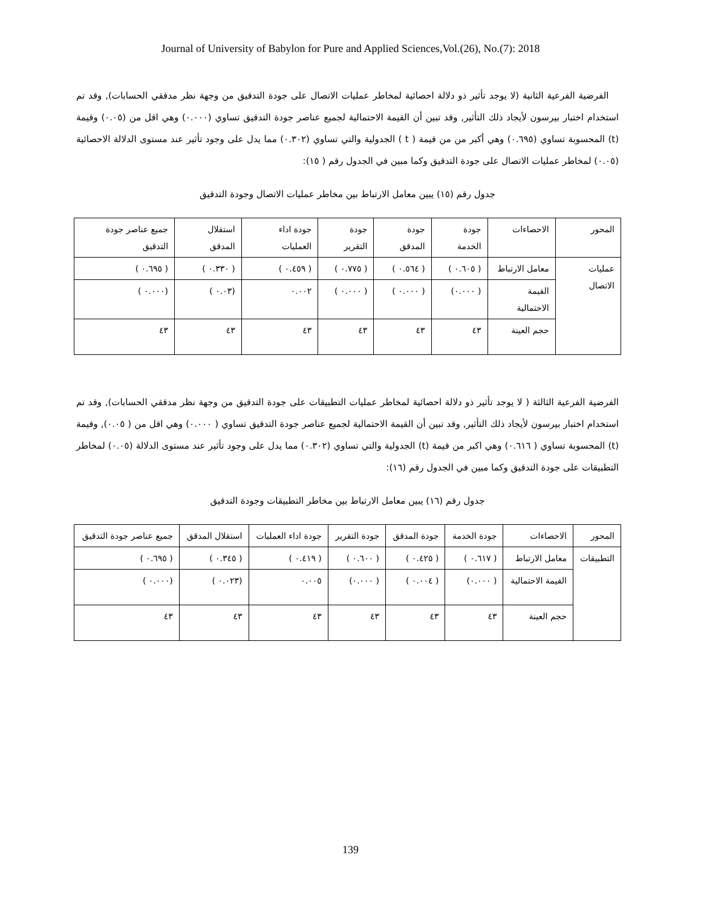Journal of University of Babylon for Pure and Applied Sciences,Vol.(26), No.(7): 2018
الفرضية الفرعية الثانية (لا يوجد تأثير ذو دلالة احصائية لمخاطر عمليات الاتصال على جودة التدقيق من وجهة نظر مدققي الحسابات), وقد تم استخدام اختبار بيرسون لأيجاد ذلك التأثير, وقد تبين أن القيمة الاحتمالية لجميع عناصر جودة التدقيق تساوي (٠.٠٠٠) وهي اقل من (٠.٠٥) وقيمة (t) المحسوبة تساوي (٠.٦٩٥) وهي أكبر من من قيمة ( t ) الجدولية والتي تساوي (٠.٣٠٢) مما يدل على وجود تأثير عند مستوى الدلالة الاحصائية (٠.٠٥) لمخاطر عمليات الاتصال على جودة التدقيق وكما مبين في الجدول رقم ( ١٥):
جدول رقم (١٥) يبين معامل الارتباط بين مخاطر عمليات الاتصال وجودة التدقيق
| المحور | الاحصاءات | جودة الخدمة | جودة المدقق | جودة التقرير | جودة اداء العمليات | استقلال المدقق | جميع عناصر جودة التدقيق |
| عمليات الاتصال | معامل الارتباط | ( ٠.٦٠٥ ) | ( ٠.٥٦٤ ) | ( ٠.٧٧٥ ) | ( ٠.٤٥٩ ) | ( ٠.٣٣٠ ) | ( ٠.٦٩٥ ) |
| | القيمة الاحتمالية | ( ٠.٠٠٠) | ( ٠.٠٠٠ ) | ( ٠.٠٠٠ ) | ٠.٠٠٢ | (٠.٠٣ ) | (٠.٠٠٠ ) |
| | حجم العينة | ٤٣ | ٤٣ | ٤٣ | ٤٣ | ٤٣ | ٤٣ |
الفرضية الفرعية الثالثة ( لا يوجد تأثير ذو دلالة احصائية لمخاطر عمليات التطبيقات على جودة التدقيق من وجهة نظر مدققي الحسابات), وقد تم استخدام اختبار بيرسون لأيجاد ذلك التأثير, وقد تبين أن القيمة الاحتمالية لجميع عناصر جودة التدقيق تساوي ( ٠.٠٠٠) وهي اقل من ( ٠.٠٥), وقيمة (t) المحسوبة تساوي ( ٠.٦١٦) وهي اكبر من قيمة (t) الجدولية والتي تساوي (٠.٣٠٢) مما يدل على وجود تأثير عند مستوى الدلالة (٠.٠٥) لمخاطر التطبيقات على جودة التدقيق وكما مبين في الجدول رقم (١٦):
جدول رقم (١٦) يبين معامل الارتباط بين مخاطر التطبيقات وجودة التدقيق
| المحور | الاحصاءات | جودة الخدمة | جودة المدقق | جودة التقرير | جودة اداء العمليات | استقلال المدقق | جميع عناصر جودة التدقيق |
| التطبيقات | معامل الارتباط | ( ٠.٦١٧ ) | ( ٠.٤٢٥ ) | ( ٠.٦٠٠ ) | ( ٠.٤١٩ ) | ( ٠.٣٤٥ ) | ( ٠.٦٩٥ ) |
| | القيمة الاحتمالية | ( ٠.٠٠٠) | ( ٠.٠٠٤ ) | ( ٠.٠٠٠) | ٠.٠٠٥ | (٠.٠٢٣ ) | (٠.٠٠٠ ) |
| | حجم العينة | ٤٣ | ٤٣ | ٤٣ | ٤٣ | ٤٣ | ٤٣ |
139